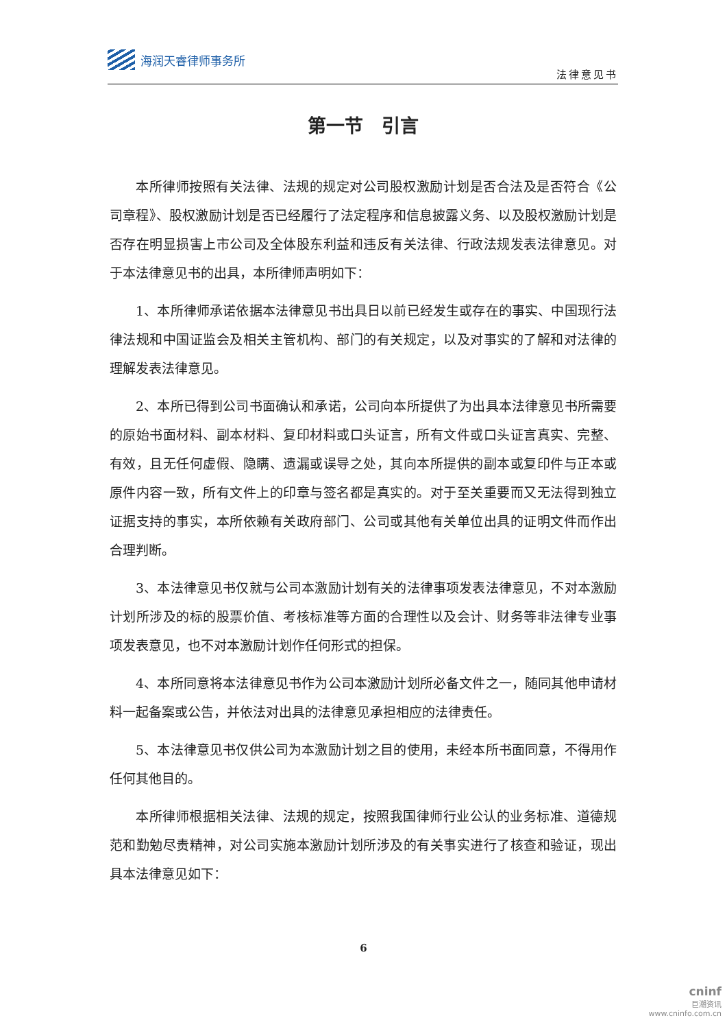海润天睿律师事务所
法律意见书
第一节　引言
本所律师按照有关法律、法规的规定对公司股权激励计划是否合法及是否符合《公司章程》、股权激励计划是否已经履行了法定程序和信息披露义务、以及股权激励计划是否存在明显损害上市公司及全体股东利益和违反有关法律、行政法规发表法律意见。对于本法律意见书的出具，本所律师声明如下：
1、本所律师承诺依据本法律意见书出具日以前已经发生或存在的事实、中国现行法律法规和中国证监会及相关主管机构、部门的有关规定，以及对事实的了解和对法律的理解发表法律意见。
2、本所已得到公司书面确认和承诺，公司向本所提供了为出具本法律意见书所需要的原始书面材料、副本材料、复印材料或口头证言，所有文件或口头证言真实、完整、有效，且无任何虚假、隐瞒、遗漏或误导之处，其向本所提供的副本或复印件与正本或原件内容一致，所有文件上的印章与签名都是真实的。对于至关重要而又无法得到独立证据支持的事实，本所依赖有关政府部门、公司或其他有关单位出具的证明文件而作出合理判断。
3、本法律意见书仅就与公司本激励计划有关的法律事项发表法律意见，不对本激励计划所涉及的标的股票价值、考核标准等方面的合理性以及会计、财务等非法律专业事项发表意见，也不对本激励计划作任何形式的担保。
4、本所同意将本法律意见书作为公司本激励计划所必备文件之一，随同其他申请材料一起备案或公告，并依法对出具的法律意见承担相应的法律责任。
5、本法律意见书仅供公司为本激励计划之目的使用，未经本所书面同意，不得用作任何其他目的。
本所律师根据相关法律、法规的规定，按照我国律师行业公认的业务标准、道德规范和勤勉尽责精神，对公司实施本激励计划所涉及的有关事实进行了核查和验证，现出具本法律意见如下：
6
cninf
巨潮资讯
www.cninfo.com.cn